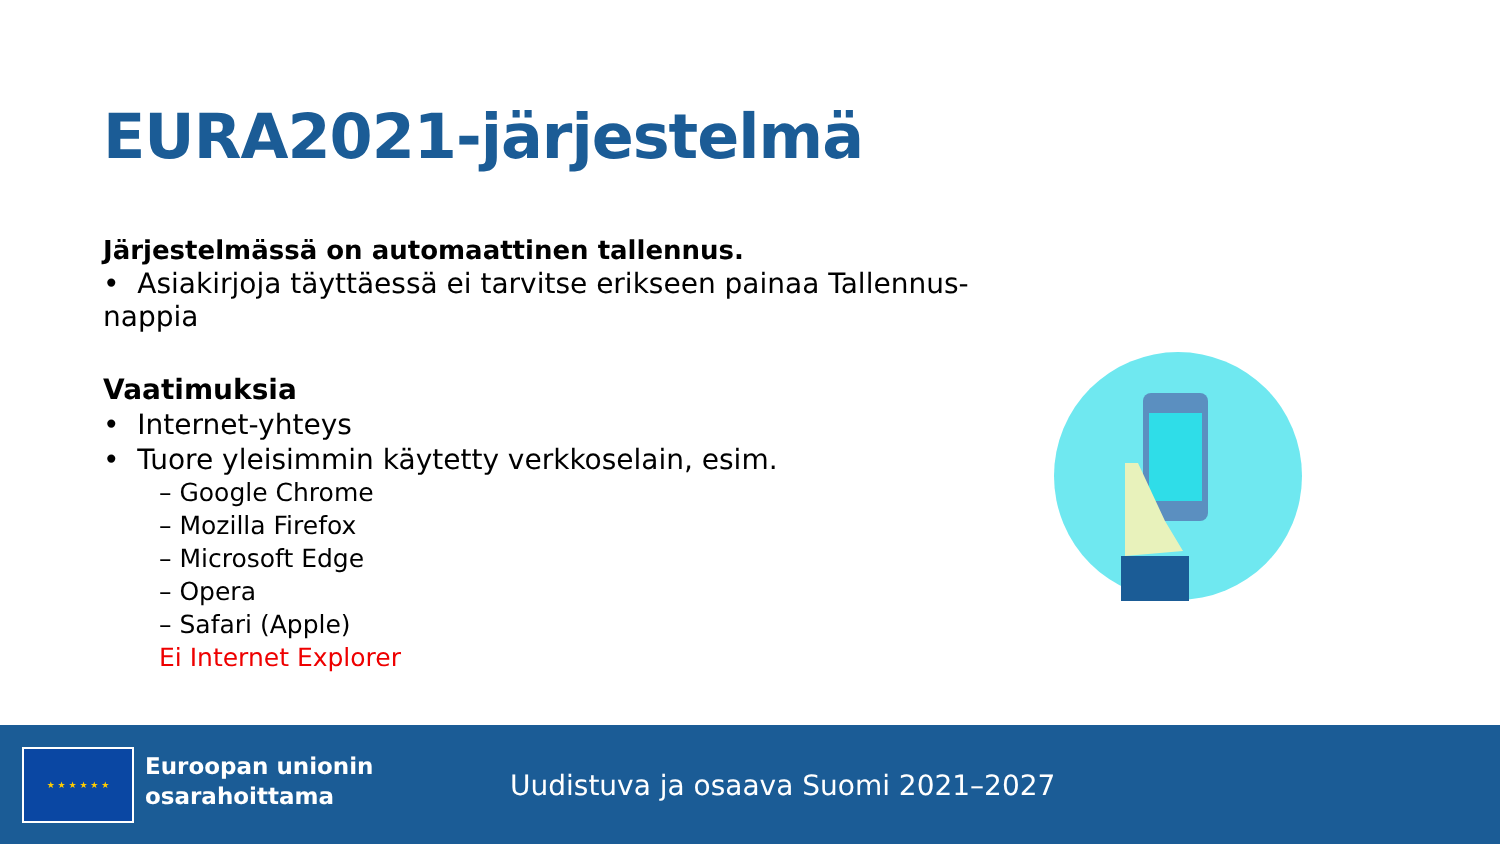EURA2021-järjestelmä
Järjestelmässä on automaattinen tallennus.
• Asiakirjoja täyttäessä ei tarvitse erikseen painaa Tallennus-nappia
Vaatimuksia
• Internet-yhteys
• Tuore yleisimmin käytetty verkkoselain, esim.
– Google Chrome
– Mozilla Firefox
– Microsoft Edge
– Opera
– Safari (Apple)
Ei Internet Explorer
★ ★ ★ ★ ★ ★
Euroopan unionin
osarahoittama
Uudistuva ja osaava Suomi 2021–2027